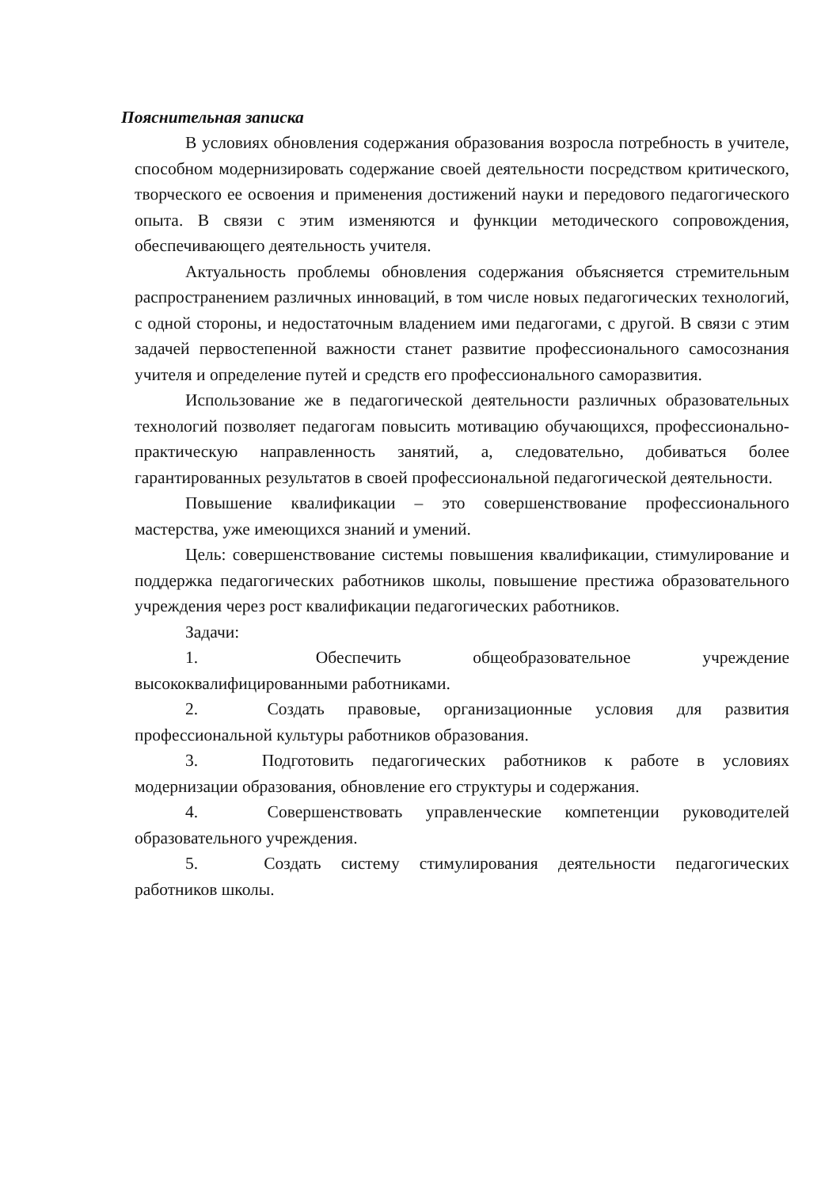Пояснительная записка
В условиях обновления содержания образования возросла потребность в учителе, способном модернизировать содержание своей деятельности посредством критического, творческого ее освоения и применения достижений науки и передового педагогического опыта. В связи с этим изменяются и функции методического сопровождения, обеспечивающего деятельность учителя.
Актуальность проблемы обновления содержания объясняется стремительным распространением различных инноваций, в том числе новых педагогических технологий, с одной стороны, и недостаточным владением ими педагогами, с другой. В связи с этим задачей первостепенной важности станет развитие профессионального самосознания учителя и определение путей и средств его профессионального саморазвития.
Использование же в педагогической деятельности различных образовательных технологий позволяет педагогам повысить мотивацию обучающихся, профессионально-практическую направленность занятий, а, следовательно, добиваться более гарантированных результатов в своей профессиональной педагогической деятельности.
Повышение квалификации – это совершенствование профессионального мастерства, уже имеющихся знаний и умений.
Цель: совершенствование системы повышения квалификации, стимулирование и поддержка педагогических работников школы, повышение престижа образовательного учреждения через рост квалификации педагогических работников.
Задачи:
1. Обеспечить общеобразовательное учреждение высококвалифицированными работниками.
2. Создать правовые, организационные условия для развития профессиональной культуры работников образования.
3. Подготовить педагогических работников к работе в условиях модернизации образования, обновление его структуры и содержания.
4. Совершенствовать управленческие компетенции руководителей образовательного учреждения.
5. Создать систему стимулирования деятельности педагогических работников школы.